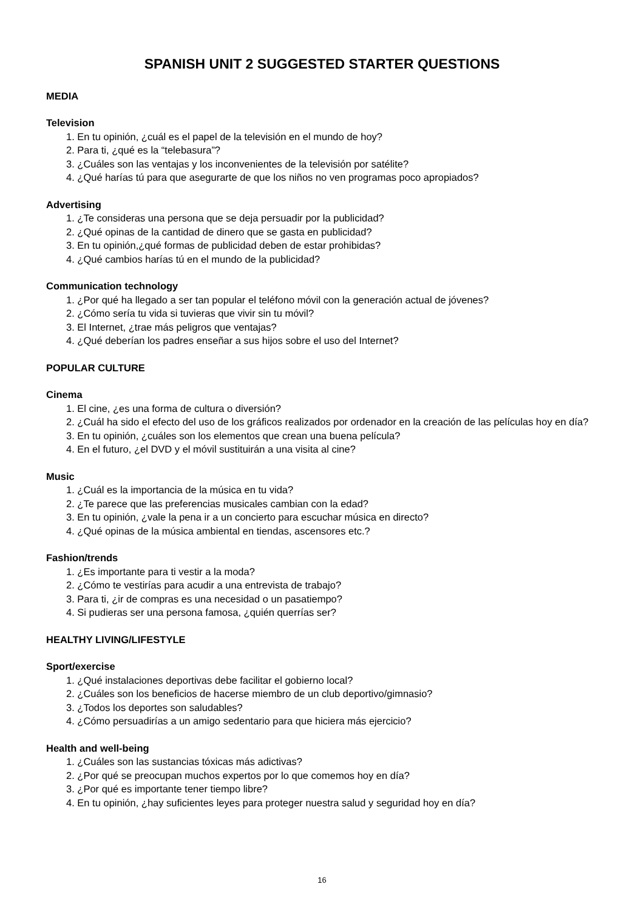SPANISH UNIT 2 SUGGESTED STARTER QUESTIONS
MEDIA
Television
1. En tu opinión, ¿cuál es el papel de la televisión en el mundo de hoy?
2. Para ti, ¿qué es la “telebasura”?
3. ¿Cuáles son las ventajas y los inconvenientes de la televisión por satélite?
4. ¿Qué harías tú para que asegurarte de que los niños no ven programas poco apropiados?
Advertising
1. ¿Te consideras una persona que se deja persuadir por la publicidad?
2. ¿Qué opinas de la cantidad de dinero que se gasta en publicidad?
3. En tu opinión,¿qué formas de publicidad deben de estar prohibidas?
4. ¿Qué cambios harías tú en el mundo de la publicidad?
Communication technology
1. ¿Por qué ha llegado a ser tan popular el teléfono móvil con la generación actual de jóvenes?
2. ¿Cómo sería tu vida si tuvieras que vivir sin tu móvil?
3. El Internet, ¿trae más peligros que ventajas?
4. ¿Qué deberían los padres enseñar a sus hijos sobre el uso del Internet?
POPULAR CULTURE
Cinema
1. El cine, ¿es una forma de cultura o diversión?
2. ¿Cuál ha sido el efecto del uso de los gráficos realizados por ordenador en la creación de las películas hoy en día?
3. En tu opinión, ¿cuáles son los elementos que crean una buena película?
4. En el futuro, ¿el DVD y el móvil sustituirán a una visita al cine?
Music
1. ¿Cuál es la importancia de la música en tu vida?
2. ¿Te parece que las preferencias musicales cambian con la edad?
3. En tu opinión, ¿vale la pena ir a un concierto para escuchar música en directo?
4. ¿Qué opinas de la música ambiental en tiendas, ascensores etc.?
Fashion/trends
1. ¿Es importante para ti vestir a la moda?
2. ¿Cómo te vestirías para acudir a una entrevista de trabajo?
3. Para ti, ¿ir de compras es una necesidad o un pasatiempo?
4. Si pudieras ser una persona famosa, ¿quién querrías ser?
HEALTHY LIVING/LIFESTYLE
Sport/exercise
1. ¿Qué instalaciones deportivas debe facilitar el gobierno local?
2. ¿Cuáles son los beneficios de hacerse miembro de un club deportivo/gimnasio?
3. ¿Todos los deportes son saludables?
4. ¿Cómo persuadirías a un amigo sedentario para que hiciera más ejercicio?
Health and well-being
1. ¿Cuáles son las sustancias tóxicas más adictivas?
2. ¿Por qué se preocupan muchos expertos por lo que comemos hoy en día?
3. ¿Por qué es importante tener tiempo libre?
4. En tu opinión, ¿hay suficientes leyes para proteger nuestra salud y seguridad hoy en día?
16